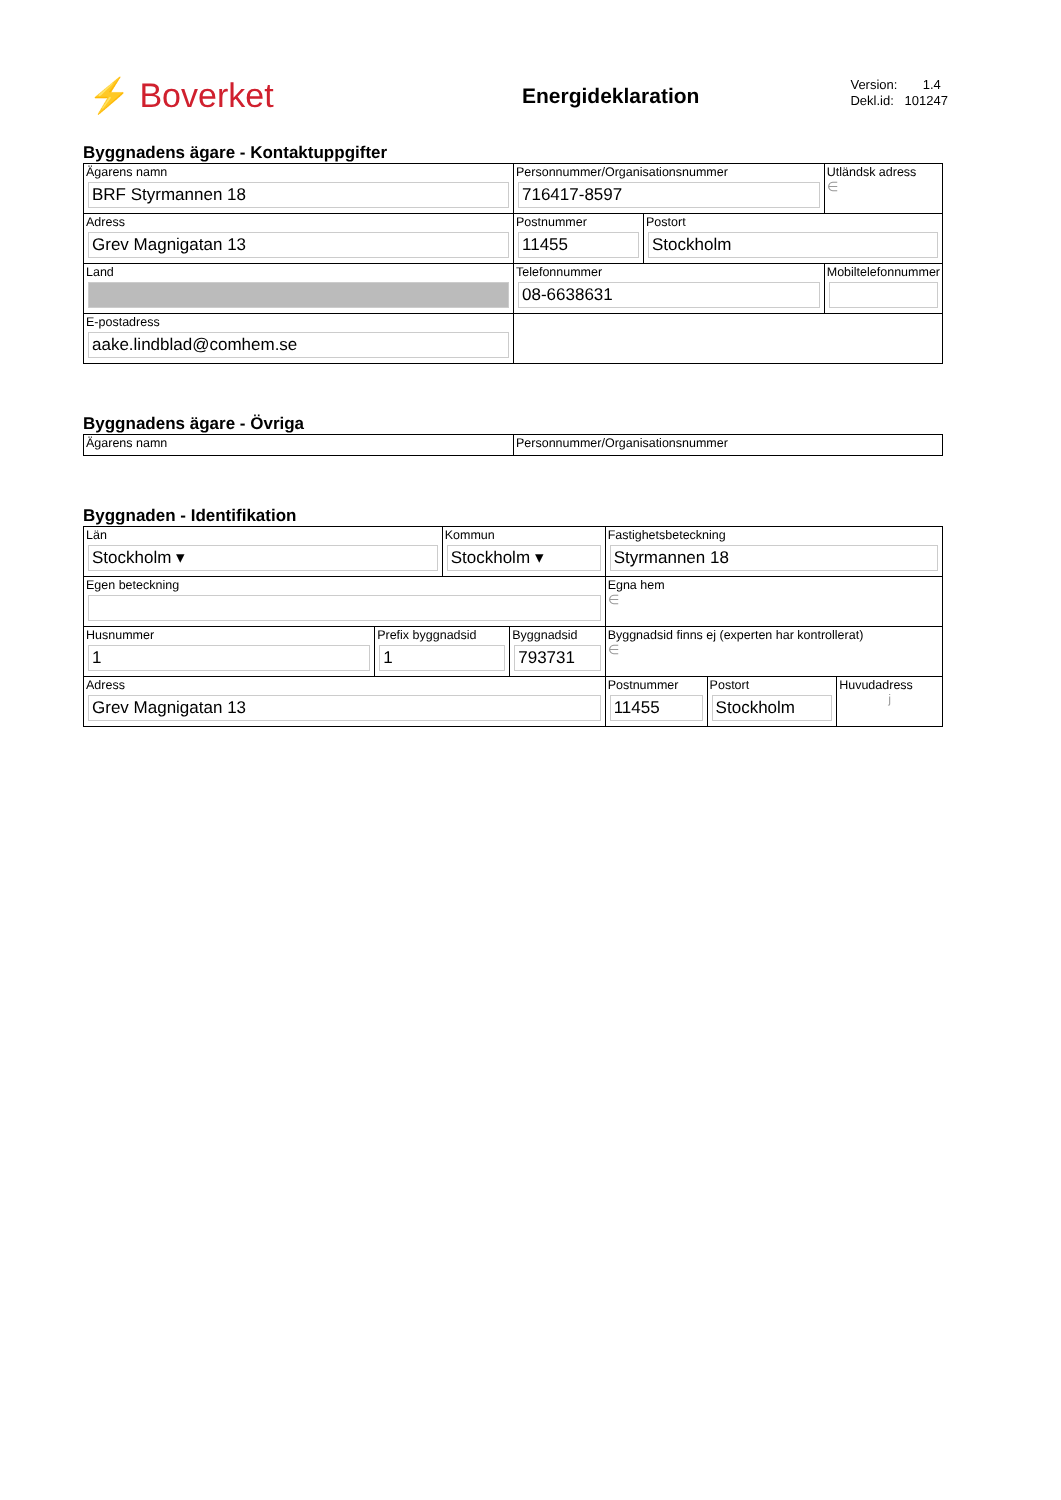⚡ Boverket Energideklaration
Version: 1.4
Dekl.id: 101247
Byggnadens ägare - Kontaktuppgifter
| Ägarens namn BRF Styrmannen 18 | Personnummer/Organisationsnummer 716417-8597 | | Utländsk adress ∈ |
| Adress Grev Magnigatan 13 | Postnummer 11455 | Postort Stockholm | |
| Land | Telefonnummer 08-6638631 | | Mobiltelefonnummer |
| E-postadress aake.lindblad@comhem.se | | | |
Byggnadens ägare - Övriga
| Ägarens namn | Personnummer/Organisationsnummer |
Byggnaden - Identifikation
| Län Stockholm ▾ | | Kommun Stockholm ▾ | | Fastighetsbeteckning Styrmannen 18 | | |
| Egen beteckning | | | | Egna hem ∈ | | |
| Husnummer 1 | Prefix byggnadsid 1 | | Byggnadsid 793731 | Byggnadsid finns ej (experten har kontrollerat) ∈ | | |
| Adress Grev Magnigatan 13 | | | | Postnummer 11455 | Postort Stockholm | Huvudadress j |